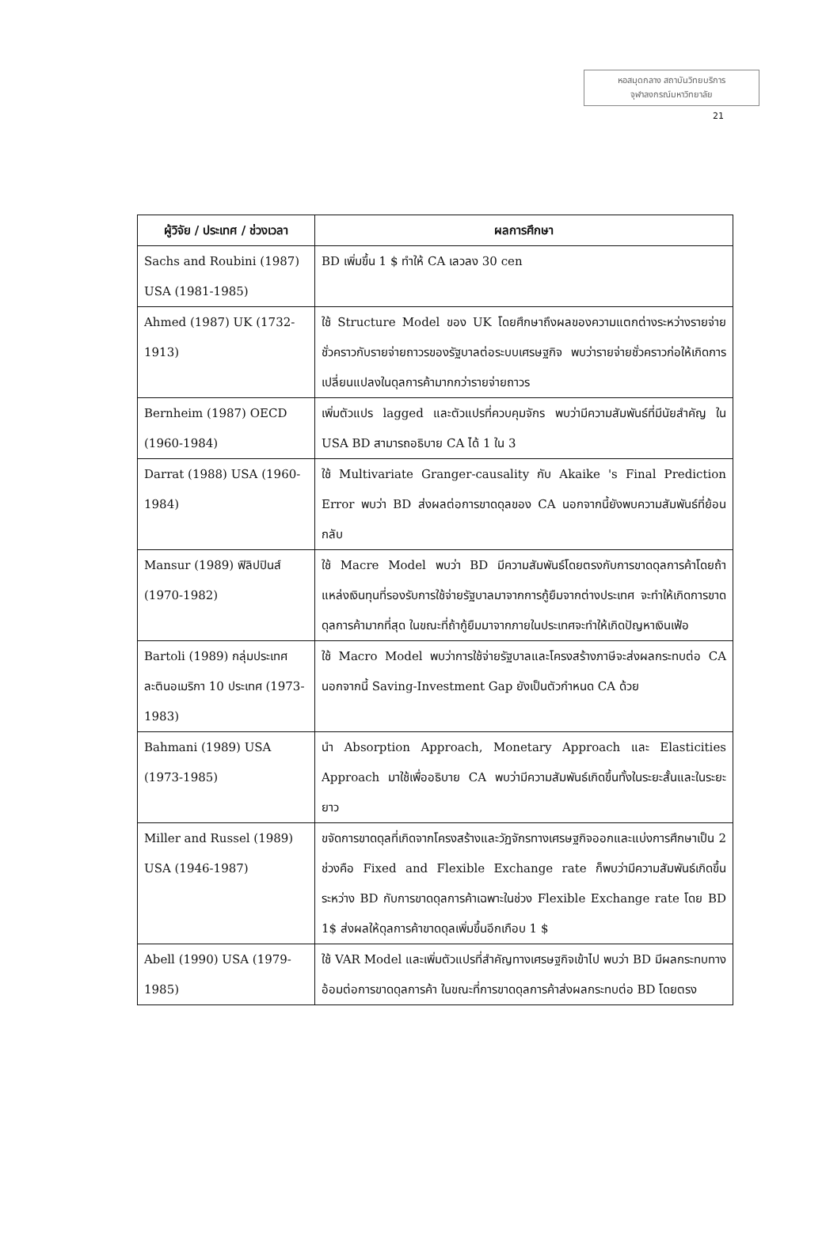หอสมุดกลาง สถาบันวิทยบริการ
จุฬาลงกรณ์มหาวิทยาลัย
21
| ผู้วิจัย / ประเทศ / ช่วงเวลา | ผลการศึกษา |
| --- | --- |
| Sachs and Roubini (1987) USA (1981-1985) | BD เพิ่มขึ้น 1 $ ทำให้ CA เลวลง 30 cen |
| Ahmed (1987) UK (1732-1913) | ใช้ Structure Model ของ UK โดยศึกษาถึงผลของความแตกต่างระหว่างรายจ่ายชั่วคราวกับรายจ่ายถาวรของรัฐบาลต่อระบบเศรษฐกิจ พบว่ารายจ่ายชั่วคราวก่อให้เกิดการเปลี่ยนแปลงในดุลการค้ามากกว่ารายจ่ายถาวร |
| Bernheim (1987) OECD (1960-1984) | เพิ่มตัวแปร lagged และตัวแปรที่ควบคุมจักร พบว่ามีความสัมพันธ์ที่มีนัยสำคัญ ใน USA BD สามารถอธิบาย CA ได้ 1 ใน 3 |
| Darrat (1988) USA (1960-1984) | ใช้ Multivariate Granger-causality กับ Akaike 's Final Prediction Error พบว่า BD ส่งผลต่อการขาดดุลของ CA นอกจากนี้ยังพบความสัมพันธ์ที่ย้อนกลับ |
| Mansur (1989) ฟิลิปปินส์ (1970-1982) | ใช้ Macre Model พบว่า BD มีความสัมพันธ์โดยตรงกับการขาดดุลการค้าโดยถ้าแหล่งเงินทุนที่รองรับการใช้จ่ายรัฐบาลมาจากการกู้ยืมจากต่างประเทศ จะทำให้เกิดการขาดดุลการค้ามากที่สุด ในขณะที่ถ้ากู้ยืมมาจากภายในประเทศจะทำให้เกิดปัญหาเงินเฟ้อ |
| Bartoli (1989) กลุ่มประเทศละตินอเมริกา 10 ประเทศ (1973-1983) | ใช้ Macro Model พบว่าการใช้จ่ายรัฐบาลและโครงสร้างภาษีจะส่งผลกระทบต่อ CA นอกจากนี้ Saving-Investment Gap ยังเป็นตัวกำหนด CA ด้วย |
| Bahmani (1989) USA (1973-1985) | นำ Absorption Approach, Monetary Approach และ Elasticities Approach มาใช้เพื่ออธิบาย CA พบว่ามีความสัมพันธ์เกิดขึ้นทั้งในระยะสั้นและในระยะยาว |
| Miller and Russel (1989) USA (1946-1987) | ขจัดการขาดดุลที่เกิดจากโครงสร้างและวัฏจักรทางเศรษฐกิจออกและแบ่งการศึกษาเป็น 2 ช่วงคือ Fixed and Flexible Exchange rate ก็พบว่ามีความสัมพันธ์เกิดขึ้นระหว่าง BD กับการขาดดุลการค้าเฉพาะในช่วง Flexible Exchange rate โดย BD 1$ ส่งผลให้ดุลการค้าขาดดุลเพิ่มขึ้นอีกเกือบ 1 $ |
| Abell (1990) USA (1979-1985) | ใช้ VAR Model และเพิ่มตัวแปรที่สำคัญทางเศรษฐกิจเข้าไป พบว่า BD มีผลกระทบทางอ้อมต่อการขาดดุลการค้า ในขณะที่การขาดดุลการค้าส่งผลกระทบต่อ BD โดยตรง |